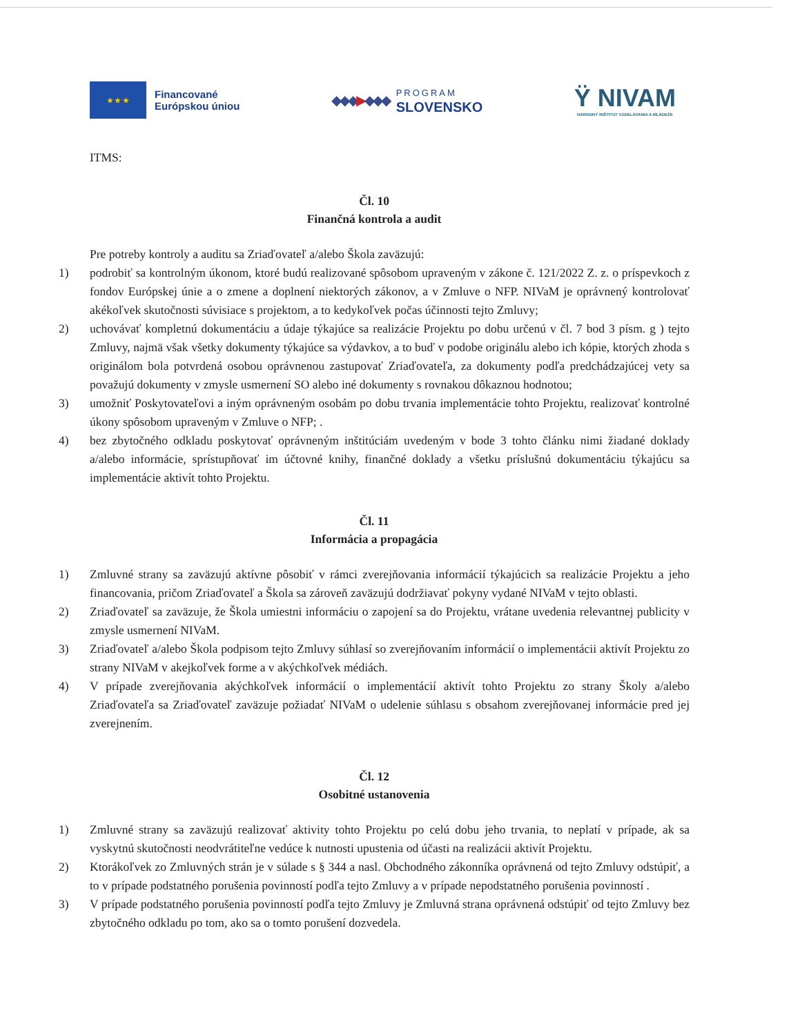★ ★ ★
Financované
Európskou úniou
◆◆◆▶◆◆◆
PROGRAM
SLOVENSKO
Ÿ NIVAM
NÁRODNÝ INŠTITÚT VZDELÁVANIA A MLÁDEŽE
ITMS:
Čl. 10
Finančná kontrola a audit
Pre potreby kontroly a auditu sa Zriaďovateľ a/alebo Škola zaväzujú:
1) podrobiť sa kontrolným úkonom, ktoré budú realizované spôsobom upraveným v zákone č. 121/2022 Z. z. o príspevkoch z fondov Európskej únie a o zmene a doplnení niektorých zákonov, a v Zmluve o NFP. NIVaM je oprávnený kontrolovať akékoľvek skutočnosti súvisiace s projektom, a to kedykoľvek počas účinnosti tejto Zmluvy;
2) uchovávať kompletnú dokumentáciu a údaje týkajúce sa realizácie Projektu po dobu určenú v čl. 7 bod 3 písm. g ) tejto Zmluvy, najmä však všetky dokumenty týkajúce sa výdavkov, a to buď v podobe originálu alebo ich kópie, ktorých zhoda s originálom bola potvrdená osobou oprávnenou zastupovať Zriaďovateľa, za dokumenty podľa predchádzajúcej vety sa považujú dokumenty v zmysle usmernení SO alebo iné dokumenty s rovnakou dôkaznou hodnotou;
3) umožniť Poskytovateľovi a iným oprávneným osobám po dobu trvania implementácie tohto Projektu, realizovať kontrolné úkony spôsobom upraveným v Zmluve o NFP; .
4) bez zbytočného odkladu poskytovať oprávneným inštitúciám uvedeným v bode 3 tohto článku nimi žiadané doklady a/alebo informácie, sprístupňovať im účtovné knihy, finančné doklady a všetku príslušnú dokumentáciu týkajúcu sa implementácie aktivít tohto Projektu.
Čl. 11
Informácia a propagácia
1) Zmluvné strany sa zaväzujú aktívne pôsobiť v rámci zverejňovania informácií týkajúcich sa realizácie Projektu a jeho financovania, pričom Zriaďovateľ a Škola sa zároveň zaväzujú dodržiavať pokyny vydané NIVaM v tejto oblasti.
2) Zriaďovateľ sa zaväzuje, že Škola umiestni informáciu o zapojení sa do Projektu, vrátane uvedenia relevantnej publicity v zmysle usmernení NIVaM.
3) Zriaďovateľ a/alebo Škola podpisom tejto Zmluvy súhlasí so zverejňovaním informácií o implementácii aktivít Projektu zo strany NIVaM v akejkoľvek forme a v akýchkoľvek médiách.
4) V prípade zverejňovania akýchkoľvek informácií o implementácií aktivít tohto Projektu zo strany Školy a/alebo Zriaďovateľa sa Zriaďovateľ zaväzuje požiadať NIVaM o udelenie súhlasu s obsahom zverejňovanej informácie pred jej zverejnením.
Čl. 12
Osobitné ustanovenia
1) Zmluvné strany sa zaväzujú realizovať aktivity tohto Projektu po celú dobu jeho trvania, to neplatí v prípade, ak sa vyskytnú skutočnosti neodvrátiteľne vedúce k nutnosti upustenia od účasti na realizácii aktivít Projektu.
2) Ktorákoľvek zo Zmluvných strán je v súlade s § 344 a nasl. Obchodného zákonníka oprávnená od tejto Zmluvy odstúpiť, a to v prípade podstatného porušenia povinností podľa tejto Zmluvy a v prípade nepodstatného porušenia povinností .
3) V prípade podstatného porušenia povinností podľa tejto Zmluvy je Zmluvná strana oprávnená odstúpiť od tejto Zmluvy bez zbytočného odkladu po tom, ako sa o tomto porušení dozvedela.